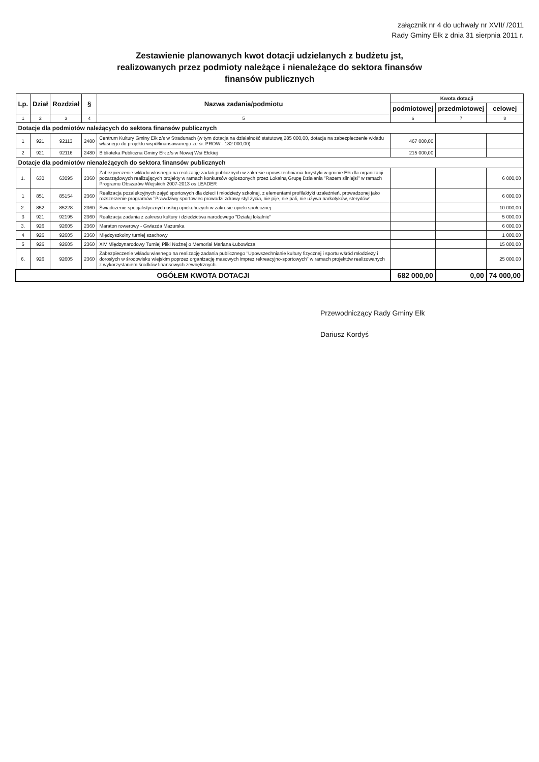załącznik nr 4 do uchwały nr XVII/ /2011
Rady Gminy Ełk z dnia 31 sierpnia 2011 r.
Zestawienie planowanych kwot dotacji udzielanych z budżetu jst,
realizowanych przez podmioty należące i nienależące do sektora finansów
finansów publicznych
| Lp. | Dział | Rozdział | § | Nazwa zadania/podmiotu | Kwota dotacji | | |
| --- | --- | --- | --- | --- | --- | --- | --- |
| | | | | | podmiotowej | przedmiotowej | celowej |
| 1 | 2 | 3 | 4 | 5 | 6 | 7 | 8 |
| Dotacje dla podmiotów należących do sektora finansów publicznych | | | | | | | |
| 1 | 921 | 92113 | 2480 | Centrum Kultury Gminy Ełk z/s w Stradunach (w tym dotacja na działalność statutową 285 000,00, dotacja na zabezpieczenie wkładu własnego do projektu współfinansowanego ze śr. PROW - 182 000,00) | 467 000,00 | | |
| 2 | 921 | 92116 | 2480 | Biblioteka Publiczna Gminy Ełk z/s w Nowej Wsi Ełckiej | 215 000,00 | | |
| Dotacje dla podmiotów nienależących do sektora finansów publicznych | | | | | | | |
| 1. | 630 | 63095 | 2360 | Zabezpieczenie wkładu własnego na realizację zadań publicznych w zakresie upowszechniania turystyki w gminie Ełk dla organizacji pozarządowych realizujących projekty w ramach konkursów ogłoszonych przez Lokalną Grupę Działania "Razem silniejsi" w ramach Programu Obszarów Wiejskich 2007-2013 os LEADER | | | 6 000,00 |
| 1 | 851 | 85154 | 2360 | Realizacja pozalekcyjnych zajęć sportowych dla dzieci i młodzieży szkolnej, z elementami profilaktyki uzależnień, prowadzonej jako rozszerzenie programów "Prawdziwy sportowiec prowadzi zdrowy styl życia, nie pije, nie pali, nie używa narkotyków, sterydów" | | | 6 000,00 |
| 2. | 852 | 85228 | 2360 | Świadczenie specjalistycznych usług opiekuńczych w zakresie opieki społecznej | | | 10 000,00 |
| 3 | 921 | 92195 | 2360 | Realizacja zadania z zakresu kultury i dziedzictwa narodowego "Działaj lokalnie" | | | 5 000,00 |
| 3. | 926 | 92605 | 2360 | Maraton rowerowy - Gwiazda Mazurska | | | 6 000,00 |
| 4 | 926 | 92605 | 2360 | Międzyszkolny turniej szachowy | | | 1 000,00 |
| 5 | 926 | 92605 | 2360 | XIV Międzynarodowy Turniej Piłki Nożnej o Memoriał Mariana Łubowicza | | | 15 000,00 |
| 6. | 926 | 92605 | 2360 | Zabezpieczenie wkładu własnego na realizację zadania publicznego "Upowszechnianie kultury fizycznej i sportu wśród młodzieży i dorosłych w środowisku wiejskim poprzez organizację masowych imprez rekreacyjno-sportowych" w ramach projektów realizowanych z wykorzystaniem środków finansowych zewnętrznych. | | | 25 000,00 |
| OGÓŁEM KWOTA DOTACJI | | | | | 682 000,00 | 0,00 | 74 000,00 |
Przewodniczący Rady Gminy Ełk
Dariusz Kordyś